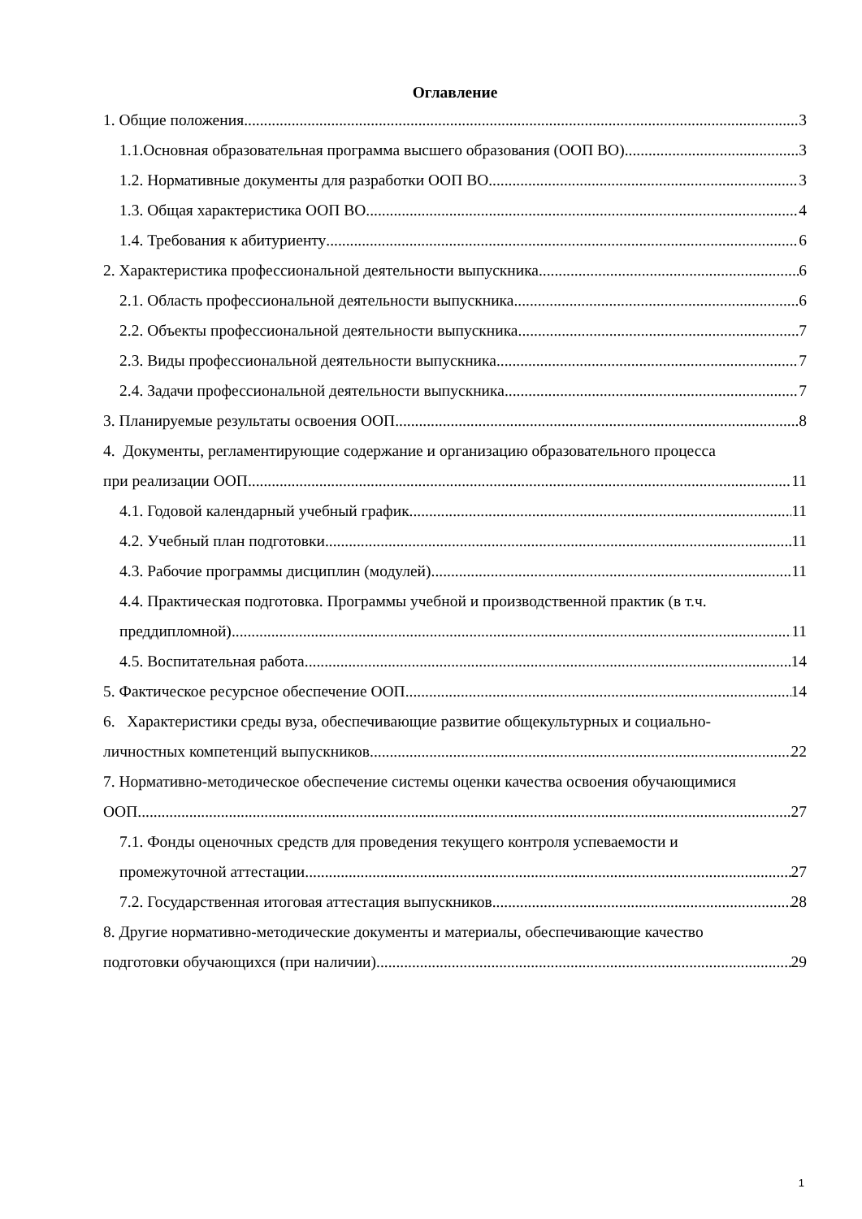Оглавление
1. Общие положения 3
1.1.Основная образовательная программа высшего образования (ООП ВО) 3
1.2. Нормативные документы для разработки ООП ВО 3
1.3. Общая характеристика ООП ВО 4
1.4. Требования к абитуриенту 6
2. Характеристика профессиональной деятельности выпускника 6
2.1. Область профессиональной деятельности выпускника 6
2.2. Объекты профессиональной деятельности выпускника 7
2.3. Виды профессиональной деятельности выпускника 7
2.4. Задачи профессиональной деятельности выпускника 7
3. Планируемые результаты освоения ООП 8
4. Документы, регламентирующие содержание и организацию образовательного процесса
при реализации ООП 11
4.1. Годовой календарный учебный график 11
4.2. Учебный план подготовки 11
4.3. Рабочие программы дисциплин (модулей) 11
4.4. Практическая подготовка. Программы учебной и производственной практик (в т.ч.
преддипломной) 11
4.5. Воспитательная работа 14
5. Фактическое ресурсное обеспечение ООП 14
6. Характеристики среды вуза, обеспечивающие развитие общекультурных и социально-
личностных компетенций выпускников 22
7. Нормативно-методическое обеспечение системы оценки качества освоения обучающимися
ООП 27
7.1. Фонды оценочных средств для проведения текущего контроля успеваемости и
промежуточной аттестации 27
7.2. Государственная итоговая аттестация выпускников 28
8. Другие нормативно-методические документы и материалы, обеспечивающие качество
подготовки обучающихся (при наличии) 29
1